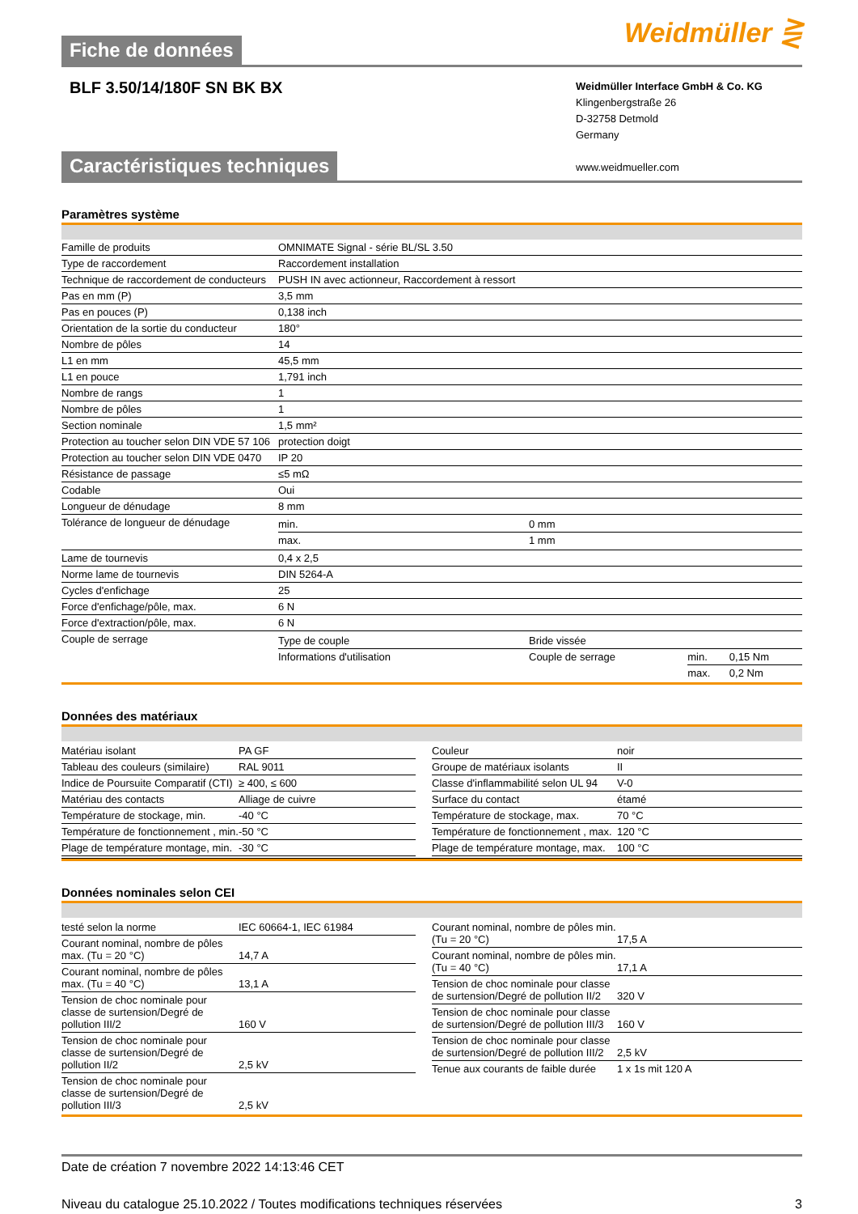Fiche de données
Weidmüller ⋛
BLF 3.50/14/180F SN BK BX
Weidmüller Interface GmbH & Co. KG
Klingenbergstraße 26
D-32758 Detmold
Germany
www.weidmueller.com
Caractéristiques techniques
Paramètres système
| Famille de produits | OMNIMATE Signal - série BL/SL 3.50 |
| Type de raccordement | Raccordement installation |
| Technique de raccordement de conducteurs | PUSH IN avec actionneur, Raccordement à ressort |
| Pas en mm (P) | 3,5 mm |
| Pas en pouces (P) | 0,138 inch |
| Orientation de la sortie du conducteur | 180° |
| Nombre de pôles | 14 |
| L1 en mm | 45,5 mm |
| L1 en pouce | 1,791 inch |
| Nombre de rangs | 1 |
| Nombre de pôles | 1 |
| Section nominale | 1,5 mm² |
| Protection au toucher selon DIN VDE 57 106 | protection doigt |
| Protection au toucher selon DIN VDE 0470 | IP 20 |
| Résistance de passage | ≤5 mΩ |
| Codable | Oui |
| Longueur de dénudage | 8 mm |
| Tolérance de longueur de dénudage | / min. / 0 mm / / max. / 1 mm / |
| Lame de tournevis | 0,4 x 2,5 |
| Norme lame de tournevis | DIN 5264-A |
| Cycles d'enfichage | 25 |
| Force d'enfichage/pôle, max. | 6 N |
| Force d'extraction/pôle, max. | 6 N |
| Couple de serrage | / Type de couple / Bride vissée / / / / Informations d'utilisation / Couple de serrage / min. / 0,15 Nm / / / / max. / 0,2 Nm / |
Données des matériaux
| / Matériau isolant / PA GF / / Tableau des couleurs (similaire) / RAL 9011 / / Indice de Poursuite Comparatif (CTI) / ≥ 400, ≤ 600 / / Matériau des contacts / Alliage de cuivre / / Température de stockage, min. / -40 °C / / Température de fonctionnement , min. / -50 °C / / Plage de température montage, min. / -30 °C / | / Couleur / noir / / Groupe de matériaux isolants / II / / Classe d'inflammabilité selon UL 94 / V-0 / / Surface du contact / étamé / / Température de stockage, max. / 70 °C / / Température de fonctionnement , max. / 120 °C / / Plage de température montage, max. / 100 °C / |
Données nominales selon CEI
| / testé selon la norme / IEC 60664-1, IEC 61984 / / Courant nominal, nombre de pôles max. (Tu = 20 °C) / 14,7 A / / Courant nominal, nombre de pôles max. (Tu = 40 °C) / 13,1 A / / Tension de choc nominale pour classe de surtension/Degré de pollution III/2 / 160 V / / Tension de choc nominale pour classe de surtension/Degré de pollution II/2 / 2,5 kV / / Tension de choc nominale pour classe de surtension/Degré de pollution III/3 / 2,5 kV / | / Courant nominal, nombre de pôles min. (Tu = 20 °C) / 17,5 A / / Courant nominal, nombre de pôles min. (Tu = 40 °C) / 17,1 A / / Tension de choc nominale pour classe de surtension/Degré de pollution II/2 / 320 V / / Tension de choc nominale pour classe de surtension/Degré de pollution III/3 / 160 V / / Tension de choc nominale pour classe de surtension/Degré de pollution III/2 / 2,5 kV / / Tenue aux courants de faible durée / 1 x 1s mit 120 A / |
Date de création 7 novembre 2022 14:13:46 CET
Niveau du catalogue 25.10.2022 / Toutes modifications techniques réservées 3